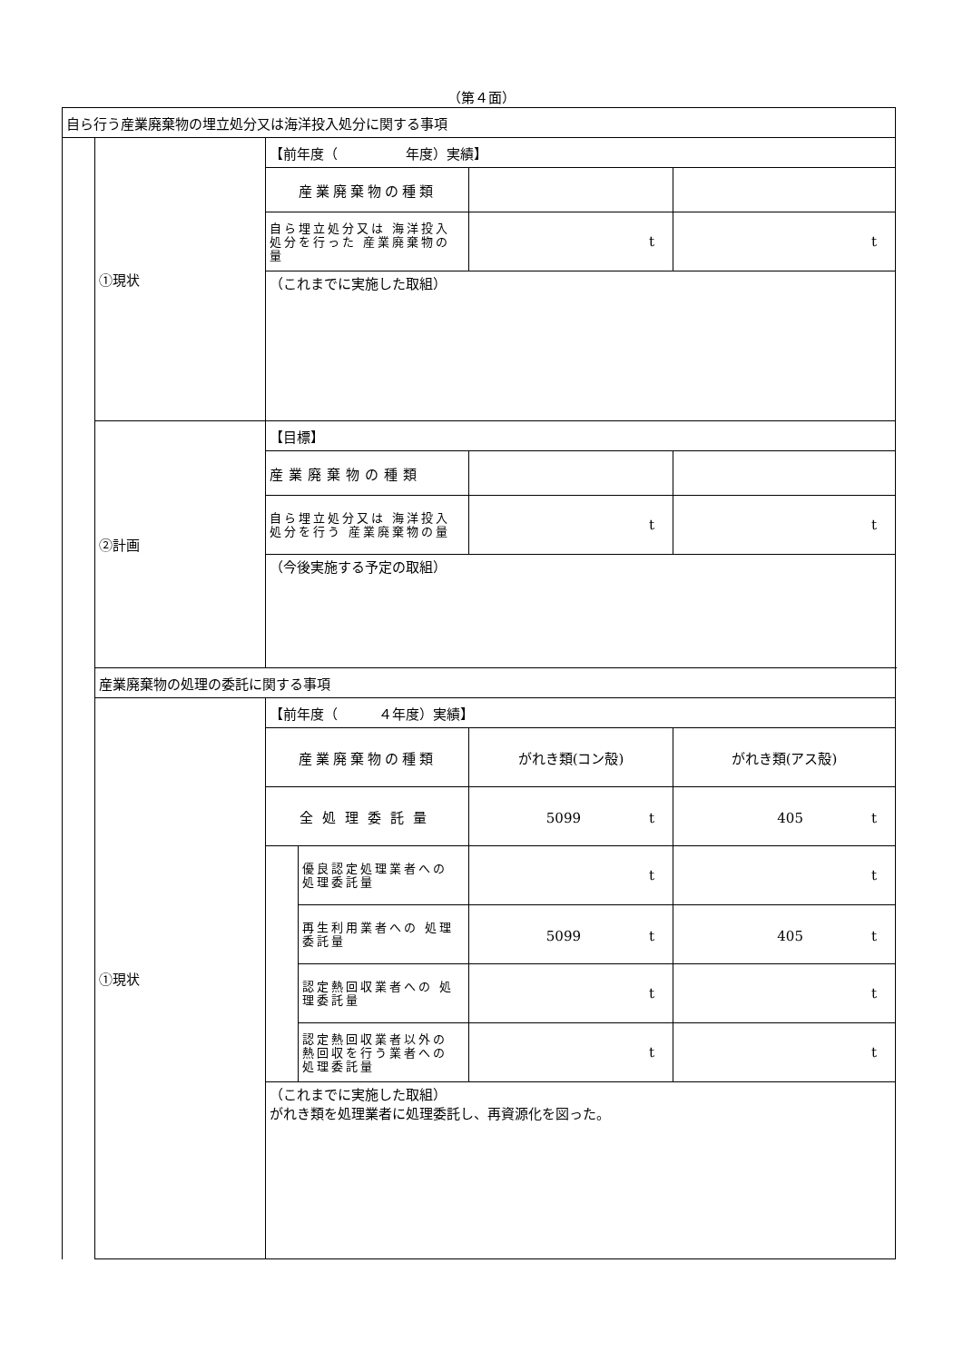（第４面）
| 自ら行う産業廃棄物の埋立処分又は海洋投入処分に関する事項 | | | | | |
| | ①現状 | 【前年度（ 年度）実績】 | | | |
| | | 産業廃棄物の種類 | | | |
| | | 自ら埋立処分又は 海洋投入処分を行った 産業廃棄物の量 | | t | t |
| | | （これまでに実施した取組） | | | |
| | ②計画 | 【目標】 | | | |
| | | 産業廃棄物の種類 | | | |
| | | 自ら埋立処分又は 海洋投入処分を行う 産業廃棄物の量 | | t | t |
| | | （今後実施する予定の取組） | | | |
| | 産業廃棄物の処理の委託に関する事項 | | | | |
| | ①現状 | 【前年度（ ４年度）実績】 | | | |
| | | 産業廃棄物の種類 | | がれき類(コン殻) | がれき類(アス殻) |
| | | 全処理委託量 | | 5099 t | 405 t |
| | | | 優良認定処理業者への 処理委託量 | t | t |
| | | | 再生利用業者への 処理委託量 | 5099 t | 405 t |
| | | | 認定熱回収業者への 処理委託量 | t | t |
| | | | 認定熱回収業者以外の 熱回収を行う業者への 処理委託量 | t | t |
| | | （これまでに実施した取組） がれき類を処理業者に処理委託し、再資源化を図った。 | | | |